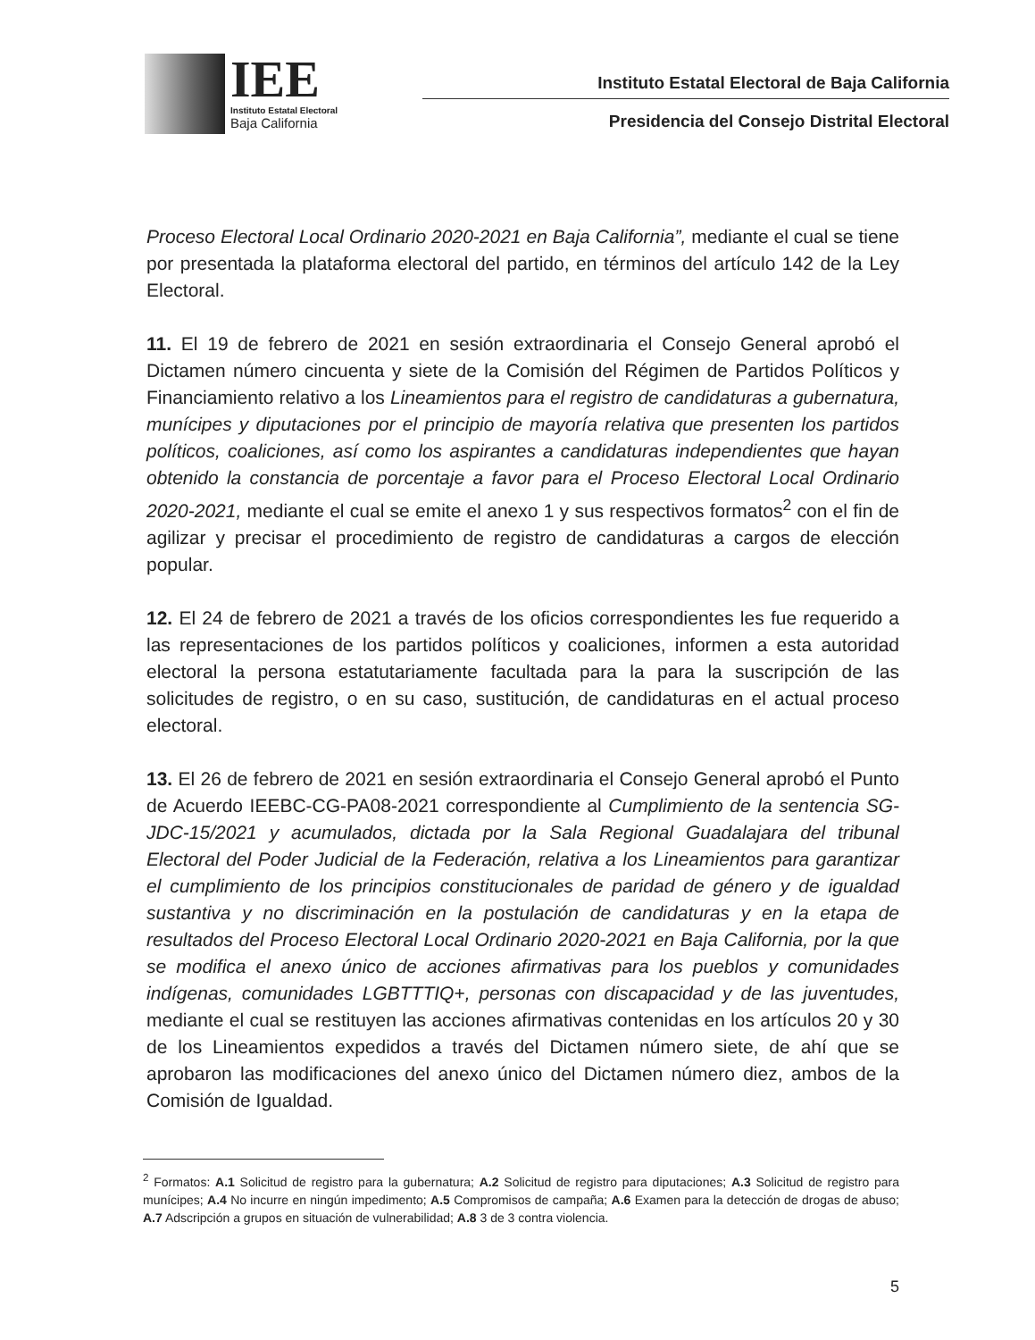IEE
Instituto Estatal Electoral
Baja California
Instituto Estatal Electoral de Baja California
Presidencia del Consejo Distrital Electoral
Proceso Electoral Local Ordinario 2020-2021 en Baja California”, mediante el cual se tiene por presentada la plataforma electoral del partido, en términos del artículo 142 de la Ley Electoral.
11. El 19 de febrero de 2021 en sesión extraordinaria el Consejo General aprobó el Dictamen número cincuenta y siete de la Comisión del Régimen de Partidos Políticos y Financiamiento relativo a los Lineamientos para el registro de candidaturas a gubernatura, munícipes y diputaciones por el principio de mayoría relativa que presenten los partidos políticos, coaliciones, así como los aspirantes a candidaturas independientes que hayan obtenido la constancia de porcentaje a favor para el Proceso Electoral Local Ordinario 2020-2021, mediante el cual se emite el anexo 1 y sus respectivos formatos<sup>2</sup> con el fin de agilizar y precisar el procedimiento de registro de candidaturas a cargos de elección popular.
12. El 24 de febrero de 2021 a través de los oficios correspondientes les fue requerido a las representaciones de los partidos políticos y coaliciones, informen a esta autoridad electoral la persona estatutariamente facultada para la para la suscripción de las solicitudes de registro, o en su caso, sustitución, de candidaturas en el actual proceso electoral.
13. El 26 de febrero de 2021 en sesión extraordinaria el Consejo General aprobó el Punto de Acuerdo IEEBC-CG-PA08-2021 correspondiente al Cumplimiento de la sentencia SG-JDC-15/2021 y acumulados, dictada por la Sala Regional Guadalajara del tribunal Electoral del Poder Judicial de la Federación, relativa a los Lineamientos para garantizar el cumplimiento de los principios constitucionales de paridad de género y de igualdad sustantiva y no discriminación en la postulación de candidaturas y en la etapa de resultados del Proceso Electoral Local Ordinario 2020-2021 en Baja California, por la que se modifica el anexo único de acciones afirmativas para los pueblos y comunidades indígenas, comunidades LGBTTTIQ+, personas con discapacidad y de las juventudes, mediante el cual se restituyen las acciones afirmativas contenidas en los artículos 20 y 30 de los Lineamientos expedidos a través del Dictamen número siete, de ahí que se aprobaron las modificaciones del anexo único del Dictamen número diez, ambos de la Comisión de Igualdad.
<sup>2</sup> Formatos: A.1 Solicitud de registro para la gubernatura; A.2 Solicitud de registro para diputaciones; A.3 Solicitud de registro para munícipes; A.4 No incurre en ningún impedimento; A.5 Compromisos de campaña; A.6 Examen para la detección de drogas de abuso; A.7 Adscripción a grupos en situación de vulnerabilidad; A.8 3 de 3 contra violencia.
5